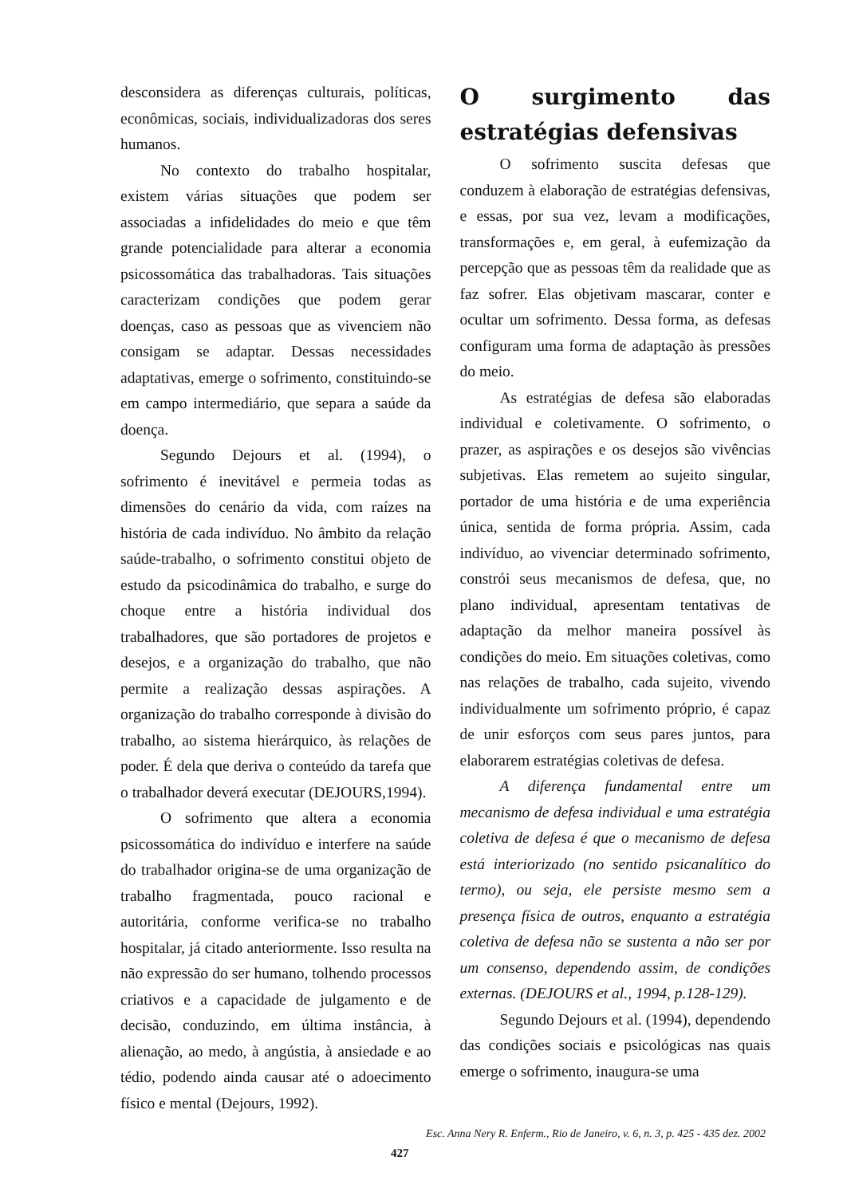desconsidera as diferenças culturais, políticas, econômicas, sociais, individualizadoras dos seres humanos.
No contexto do trabalho hospitalar, existem várias situações que podem ser associadas a infidelidades do meio e que têm grande potencialidade para alterar a economia psicossomática das trabalhadoras. Tais situações caracterizam condições que podem gerar doenças, caso as pessoas que as vivenciem não consigam se adaptar. Dessas necessidades adaptativas, emerge o sofrimento, constituindo-se em campo intermediário, que separa a saúde da doença.
Segundo Dejours et al. (1994), o sofrimento é inevitável e permeia todas as dimensões do cenário da vida, com raízes na história de cada indivíduo. No âmbito da relação saúde-trabalho, o sofrimento constitui objeto de estudo da psicodinâmica do trabalho, e surge do choque entre a história individual dos trabalhadores, que são portadores de projetos e desejos, e a organização do trabalho, que não permite a realização dessas aspirações. A organização do trabalho corresponde à divisão do trabalho, ao sistema hierárquico, às relações de poder. É dela que deriva o conteúdo da tarefa que o trabalhador deverá executar (DEJOURS,1994).
O sofrimento que altera a economia psicossomática do indivíduo e interfere na saúde do trabalhador origina-se de uma organização de trabalho fragmentada, pouco racional e autoritária, conforme verifica-se no trabalho hospitalar, já citado anteriormente. Isso resulta na não expressão do ser humano, tolhendo processos criativos e a capacidade de julgamento e de decisão, conduzindo, em última instância, à alienação, ao medo, à angústia, à ansiedade e ao tédio, podendo ainda causar até o adoecimento físico e mental (Dejours, 1992).
O surgimento das estratégias defensivas
O sofrimento suscita defesas que conduzem à elaboração de estratégias defensivas, e essas, por sua vez, levam a modificações, transformações e, em geral, à eufemização da percepção que as pessoas têm da realidade que as faz sofrer. Elas objetivam mascarar, conter e ocultar um sofrimento. Dessa forma, as defesas configuram uma forma de adaptação às pressões do meio.
As estratégias de defesa são elaboradas individual e coletivamente. O sofrimento, o prazer, as aspirações e os desejos são vivências subjetivas. Elas remetem ao sujeito singular, portador de uma história e de uma experiência única, sentida de forma própria. Assim, cada indivíduo, ao vivenciar determinado sofrimento, constrói seus mecanismos de defesa, que, no plano individual, apresentam tentativas de adaptação da melhor maneira possível às condições do meio. Em situações coletivas, como nas relações de trabalho, cada sujeito, vivendo individualmente um sofrimento próprio, é capaz de unir esforços com seus pares juntos, para elaborarem estratégias coletivas de defesa.
A diferença fundamental entre um mecanismo de defesa individual e uma estratégia coletiva de defesa é que o mecanismo de defesa está interiorizado (no sentido psicanalítico do termo), ou seja, ele persiste mesmo sem a presença física de outros, enquanto a estratégia coletiva de defesa não se sustenta a não ser por um consenso, dependendo assim, de condições externas. (DEJOURS et al., 1994, p.128-129).
Segundo Dejours et al. (1994), dependendo das condições sociais e psicológicas nas quais emerge o sofrimento, inaugura-se uma
Esc. Anna Nery R. Enferm., Rio de Janeiro, v. 6, n. 3, p. 425 - 435 dez. 2002
427